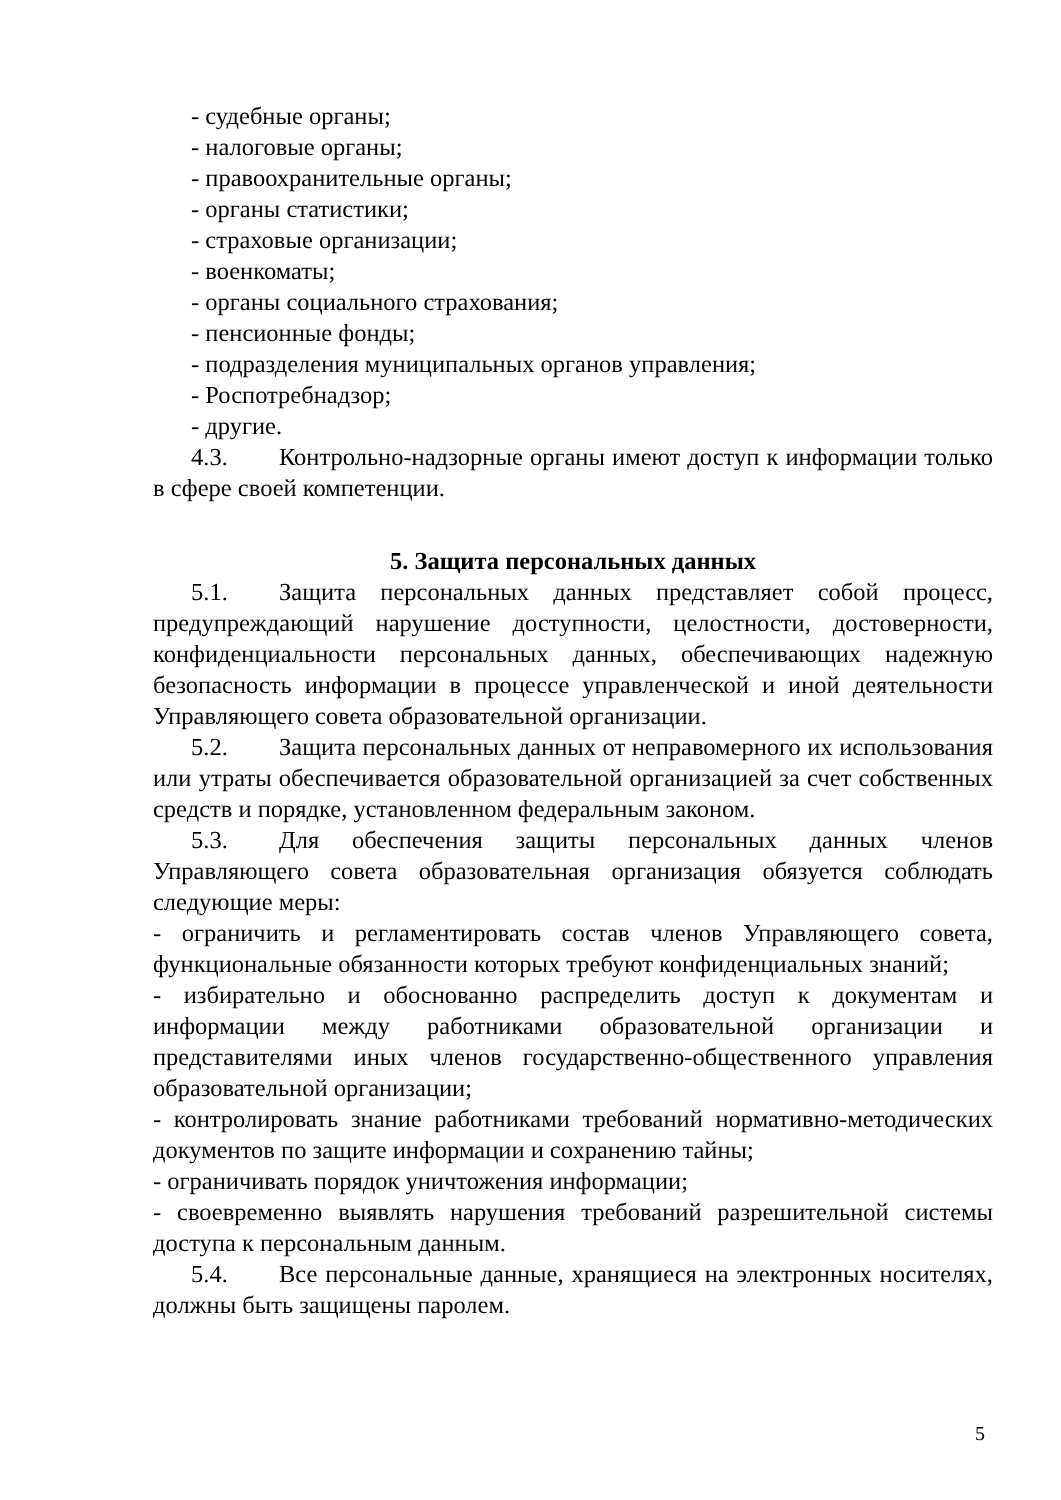- судебные органы;
- налоговые органы;
- правоохранительные органы;
- органы статистики;
- страховые организации;
- военкоматы;
- органы социального страхования;
- пенсионные фонды;
- подразделения муниципальных органов управления;
- Роспотребнадзор;
- другие.
4.3. Контрольно-надзорные органы имеют доступ к информации только в сфере своей компетенции.
5. Защита персональных данных
5.1. Защита персональных данных представляет собой процесс, предупреждающий нарушение доступности, целостности, достоверности, конфиденциальности персональных данных, обеспечивающих надежную безопасность информации в процессе управленческой и иной деятельности Управляющего совета образовательной организации.
5.2. Защита персональных данных от неправомерного их использования или утраты обеспечивается образовательной организацией за счет собственных средств и порядке, установленном федеральным законом.
5.3. Для обеспечения защиты персональных данных членов Управляющего совета образовательная организация обязуется соблюдать следующие меры:
- ограничить и регламентировать состав членов Управляющего совета, функциональные обязанности которых требуют конфиденциальных знаний;
- избирательно и обоснованно распределить доступ к документам и информации между работниками образовательной организации и представителями иных членов государственно-общественного управления образовательной организации;
- контролировать знание работниками требований нормативно-методических документов по защите информации и сохранению тайны;
- ограничивать порядок уничтожения информации;
- своевременно выявлять нарушения требований разрешительной системы доступа к персональным данным.
5.4. Все персональные данные, хранящиеся на электронных носителях, должны быть защищены паролем.
5